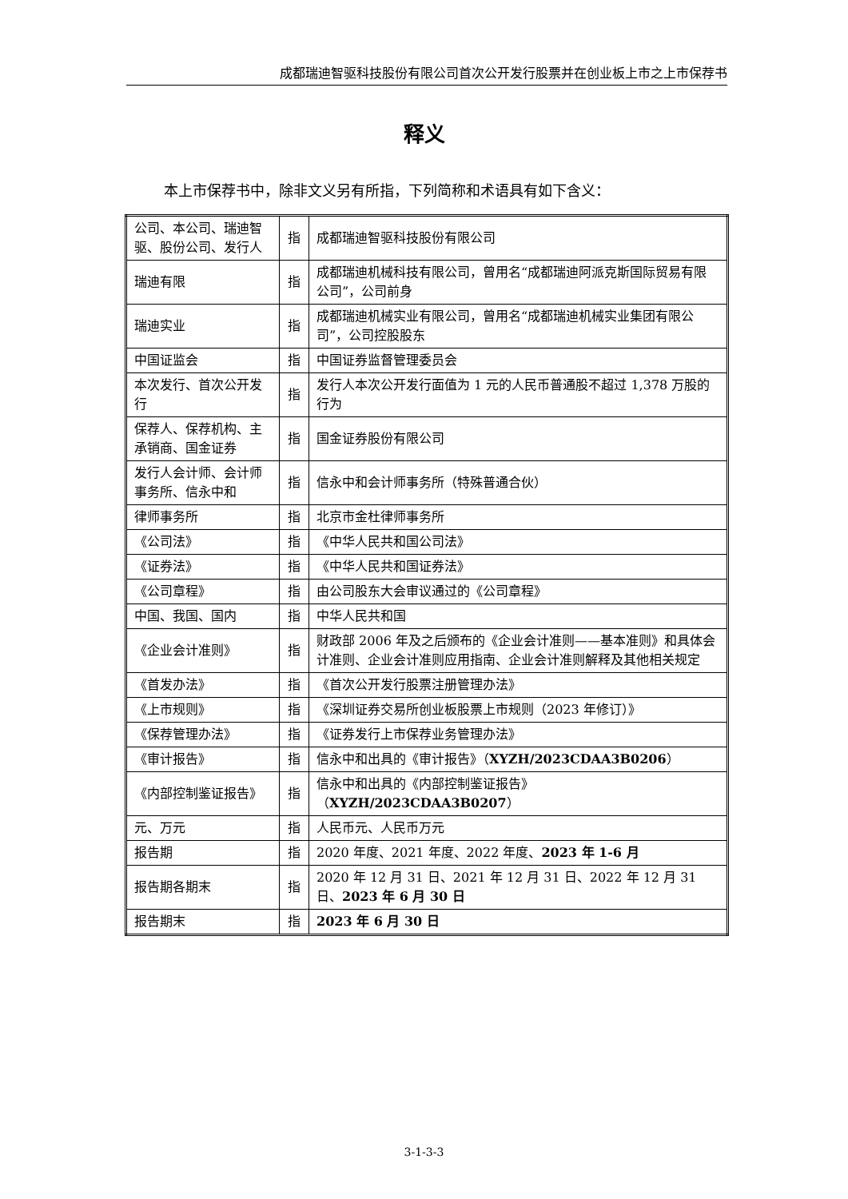成都瑞迪智驱科技股份有限公司首次公开发行股票并在创业板上市之上市保荐书
释义
本上市保荐书中，除非文义另有所指，下列简称和术语具有如下含义：
| 公司、本公司、瑞迪智驱、股份公司、发行人 | 指 | 成都瑞迪智驱科技股份有限公司 |
| 瑞迪有限 | 指 | 成都瑞迪机械科技有限公司，曾用名“成都瑞迪阿派克斯国际贸易有限公司”，公司前身 |
| 瑞迪实业 | 指 | 成都瑞迪机械实业有限公司，曾用名“成都瑞迪机械实业集团有限公司”，公司控股股东 |
| 中国证监会 | 指 | 中国证券监督管理委员会 |
| 本次发行、首次公开发行 | 指 | 发行人本次公开发行面值为 1 元的人民币普通股不超过 1,378 万股的行为 |
| 保荐人、保荐机构、主承销商、国金证券 | 指 | 国金证券股份有限公司 |
| 发行人会计师、会计师事务所、信永中和 | 指 | 信永中和会计师事务所（特殊普通合伙） |
| 律师事务所 | 指 | 北京市金杜律师事务所 |
| 《公司法》 | 指 | 《中华人民共和国公司法》 |
| 《证券法》 | 指 | 《中华人民共和国证券法》 |
| 《公司章程》 | 指 | 由公司股东大会审议通过的《公司章程》 |
| 中国、我国、国内 | 指 | 中华人民共和国 |
| 《企业会计准则》 | 指 | 财政部 2006 年及之后颁布的《企业会计准则——基本准则》和具体会计准则、企业会计准则应用指南、企业会计准则解释及其他相关规定 |
| 《首发办法》 | 指 | 《首次公开发行股票注册管理办法》 |
| 《上市规则》 | 指 | 《深圳证券交易所创业板股票上市规则（2023 年修订）》 |
| 《保荐管理办法》 | 指 | 《证券发行上市保荐业务管理办法》 |
| 《审计报告》 | 指 | 信永中和出具的《审计报告》（ XYZH/2023CDAA3B0206 ） |
| 《内部控制鉴证报告》 | 指 | 信永中和出具的《内部控制鉴证报告》（ XYZH/2023CDAA3B0207 ） |
| 元、万元 | 指 | 人民币元、人民币万元 |
| 报告期 | 指 | 2020 年度、2021 年度、2022 年度、 2023 年 1-6 月 |
| 报告期各期末 | 指 | 2020 年 12 月 31 日、2021 年 12 月 31 日、2022 年 12 月 31 日、 2023 年 6 月 30 日 |
| 报告期末 | 指 | 2023 年 6 月 30 日 |
3-1-3-3